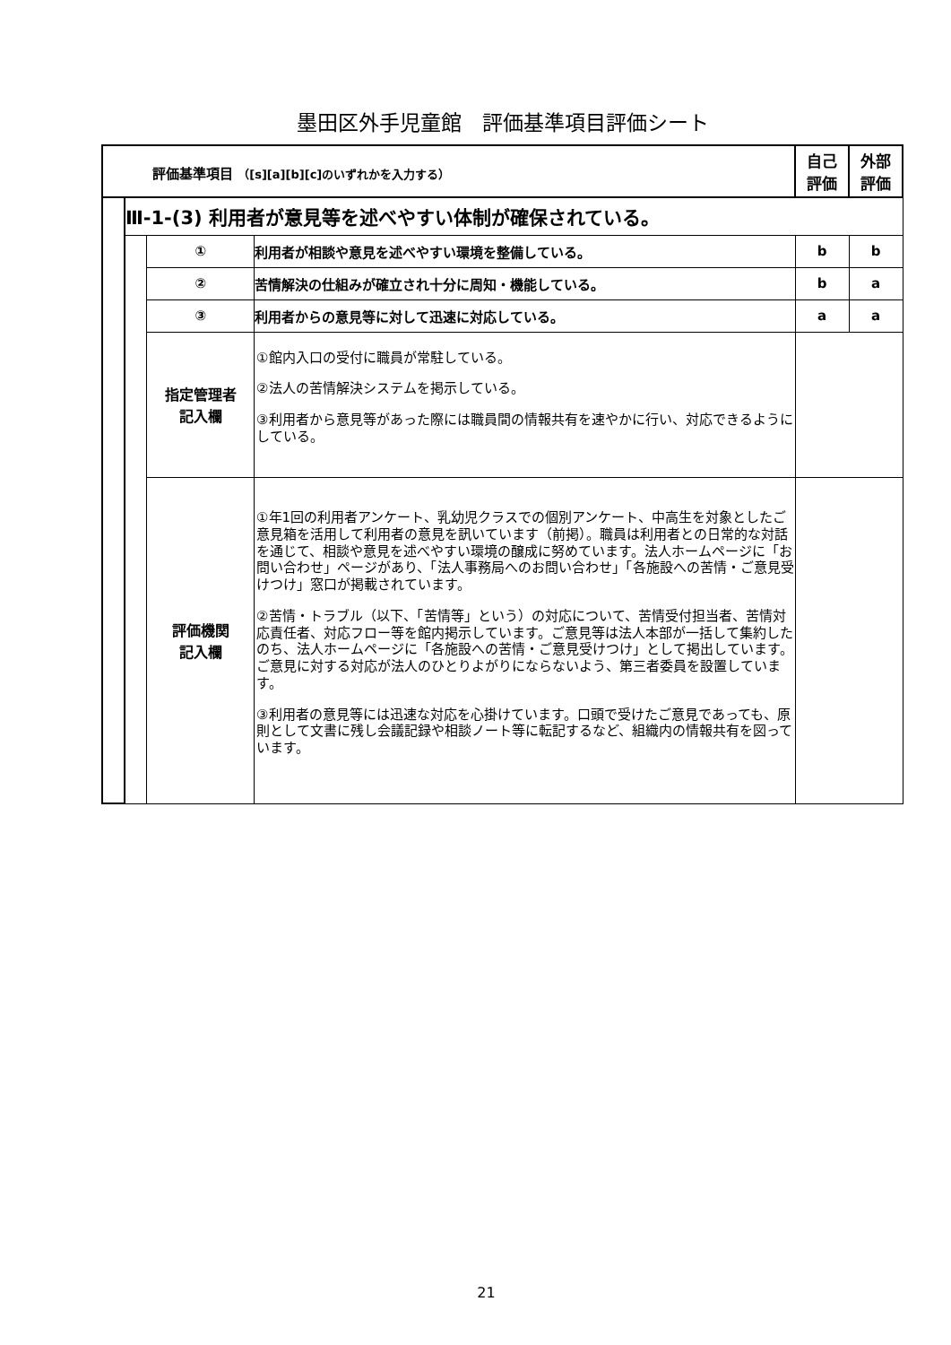墨田区外手児童館　評価基準項目評価シート
| 評価基準項目 （[s][a][b][c]のいずれかを入力する） | | | | 自己 評価 | 外部 評価 |
| --- | --- | --- | --- | --- | --- |
| | Ⅲ-1-(3) 利用者が意見等を述べやすい体制が確保されている。 | | | | |
| | | ① | 利用者が相談や意見を述べやすい環境を整備している。 | b | b |
| | | ② | 苦情解決の仕組みが確立され十分に周知・機能している。 | b | a |
| | | ③ | 利用者からの意見等に対して迅速に対応している。 | a | a |
| | | 指定管理者 記入欄 | ①館内入口の受付に職員が常駐している。 ②法人の苦情解決システムを掲示している。 ③利用者から意見等があった際には職員間の情報共有を速やかに行い、対応できるようにしている。 | | |
| | | 評価機関 記入欄 | ①年1回の利用者アンケート、乳幼児クラスでの個別アンケート、中高生を対象としたご意見箱を活用して利用者の意見を訊いています（前掲）。職員は利用者との日常的な対話を通じて、相談や意見を述べやすい環境の醸成に努めています。法人ホームページに「お問い合わせ」ページがあり、「法人事務局へのお問い合わせ」「各施設への苦情・ご意見受けつけ」窓口が掲載されています。 ②苦情・トラブル（以下、「苦情等」という）の対応について、苦情受付担当者、苦情対応責任者、対応フロー等を館内掲示しています。ご意見等は法人本部が一括して集約したのち、法人ホームページに「各施設への苦情・ご意見受けつけ」として掲出しています。ご意見に対する対応が法人のひとりよがりにならないよう、第三者委員を設置しています。 ③利用者の意見等には迅速な対応を心掛けています。口頭で受けたご意見であっても、原則として文書に残し会議記録や相談ノート等に転記するなど、組織内の情報共有を図っています。 | | |
21